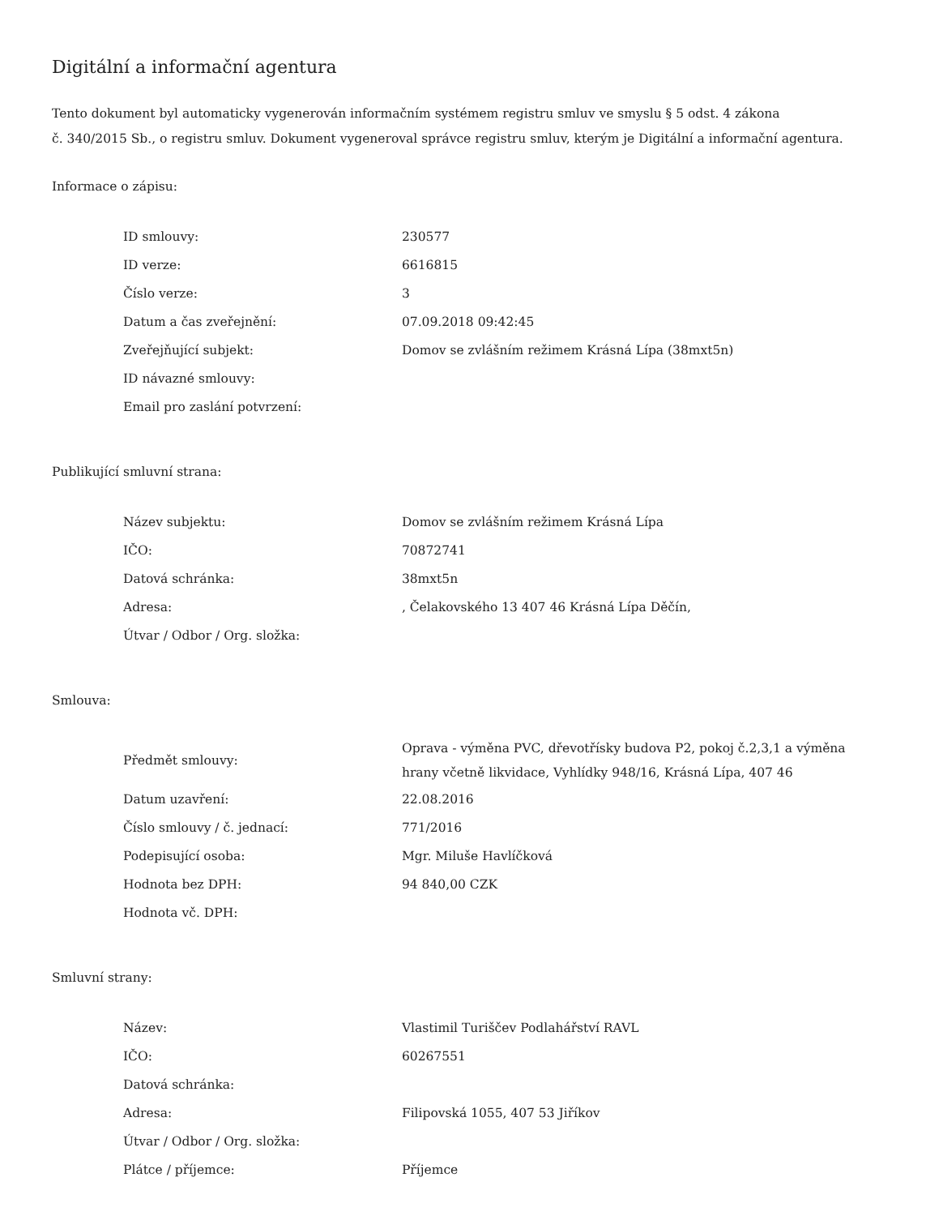Digitální a informační agentura
Tento dokument byl automaticky vygenerován informačním systémem registru smluv ve smyslu § 5 odst. 4 zákona
č. 340/2015 Sb., o registru smluv. Dokument vygeneroval správce registru smluv, kterým je Digitální a informační agentura.
Informace o zápisu:
| ID smlouvy: | 230577 |
| ID verze: | 6616815 |
| Číslo verze: | 3 |
| Datum a čas zveřejnění: | 07.09.2018 09:42:45 |
| Zveřejňující subjekt: | Domov se zvlášním režimem Krásná Lípa (38mxt5n) |
| ID návazné smlouvy: | |
| Email pro zaslání potvrzení: | |
Publikující smluvní strana:
| Název subjektu: | Domov se zvlášním režimem Krásná Lípa |
| IČO: | 70872741 |
| Datová schránka: | 38mxt5n |
| Adresa: | , Čelakovského 13 407 46 Krásná Lípa Děčín, |
| Útvar / Odbor / Org. složka: | |
Smlouva:
| Předmět smlouvy: | Oprava - výměna PVC, dřevotřísky budova P2, pokoj č.2,3,1 a výměna hrany včetně likvidace, Vyhlídky 948/16, Krásná Lípa, 407 46 |
| Datum uzavření: | 22.08.2016 |
| Číslo smlouvy / č. jednací: | 771/2016 |
| Podepisující osoba: | Mgr. Miluše Havlíčková |
| Hodnota bez DPH: | 94 840,00 CZK |
| Hodnota vč. DPH: | |
Smluvní strany:
| Název: | Vlastimil Turiščev Podlahářství RAVL |
| IČO: | 60267551 |
| Datová schránka: | |
| Adresa: | Filipovská 1055, 407 53 Jiříkov |
| Útvar / Odbor / Org. složka: | |
| Plátce / příjemce: | Příjemce |